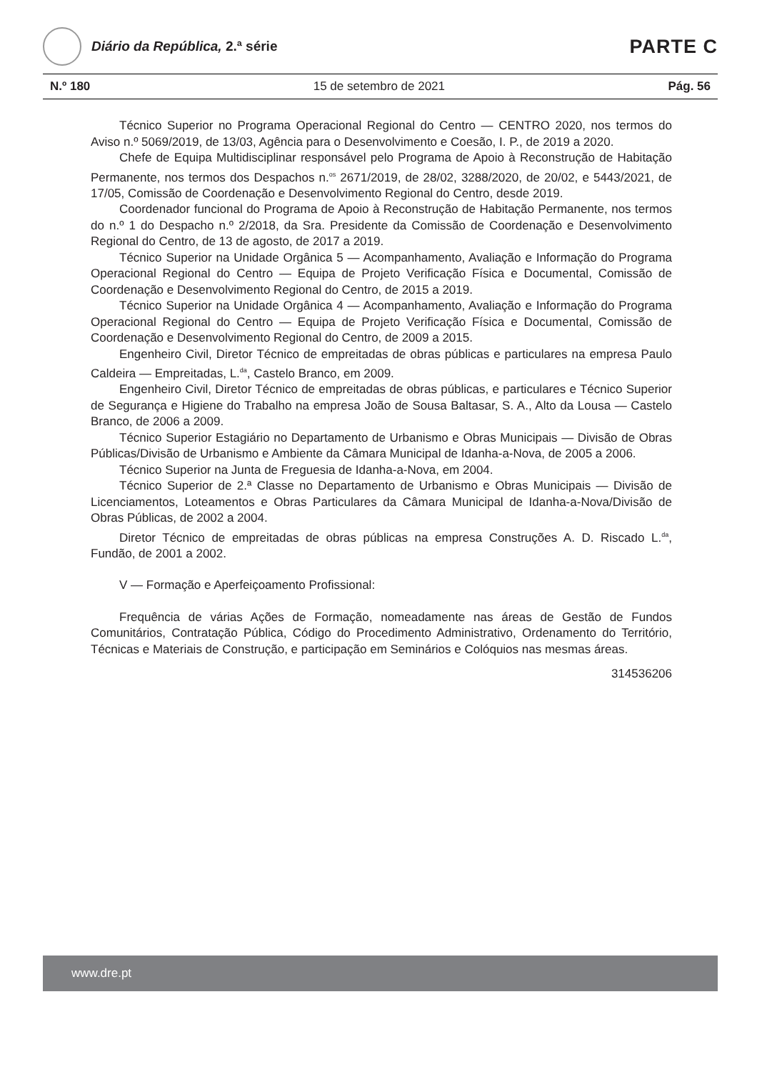Diário da República, 2.ª série
PARTE C
N.º 180 15 de setembro de 2021 Pág. 56
Técnico Superior no Programa Operacional Regional do Centro — CENTRO 2020, nos termos do Aviso n.º 5069/2019, de 13/03, Agência para o Desenvolvimento e Coesão, I. P., de 2019 a 2020.
Chefe de Equipa Multidisciplinar responsável pelo Programa de Apoio à Reconstrução de Habitação Permanente, nos termos dos Despachos n.<sup>os</sup> 2671/2019, de 28/02, 3288/2020, de 20/02, e 5443/2021, de 17/05, Comissão de Coordenação e Desenvolvimento Regional do Centro, desde 2019.
Coordenador funcional do Programa de Apoio à Reconstrução de Habitação Permanente, nos termos do n.º 1 do Despacho n.º 2/2018, da Sra. Presidente da Comissão de Coordenação e Desenvolvimento Regional do Centro, de 13 de agosto, de 2017 a 2019.
Técnico Superior na Unidade Orgânica 5 — Acompanhamento, Avaliação e Informação do Programa Operacional Regional do Centro — Equipa de Projeto Verificação Física e Documental, Comissão de Coordenação e Desenvolvimento Regional do Centro, de 2015 a 2019.
Técnico Superior na Unidade Orgânica 4 — Acompanhamento, Avaliação e Informação do Programa Operacional Regional do Centro — Equipa de Projeto Verificação Física e Documental, Comissão de Coordenação e Desenvolvimento Regional do Centro, de 2009 a 2015.
Engenheiro Civil, Diretor Técnico de empreitadas de obras públicas e particulares na empresa Paulo Caldeira — Empreitadas, L.<sup>da</sup>, Castelo Branco, em 2009.
Engenheiro Civil, Diretor Técnico de empreitadas de obras públicas, e particulares e Técnico Superior de Segurança e Higiene do Trabalho na empresa João de Sousa Baltasar, S. A., Alto da Lousa — Castelo Branco, de 2006 a 2009.
Técnico Superior Estagiário no Departamento de Urbanismo e Obras Municipais — Divisão de Obras Públicas/Divisão de Urbanismo e Ambiente da Câmara Municipal de Idanha-a-Nova, de 2005 a 2006.
Técnico Superior na Junta de Freguesia de Idanha-a-Nova, em 2004.
Técnico Superior de 2.ª Classe no Departamento de Urbanismo e Obras Municipais — Divisão de Licenciamentos, Loteamentos e Obras Particulares da Câmara Municipal de Idanha-a-Nova/Divisão de Obras Públicas, de 2002 a 2004.
Diretor Técnico de empreitadas de obras públicas na empresa Construções A. D. Riscado L.<sup>da</sup>, Fundão, de 2001 a 2002.
V — Formação e Aperfeiçoamento Profissional:
Frequência de várias Ações de Formação, nomeadamente nas áreas de Gestão de Fundos Comunitários, Contratação Pública, Código do Procedimento Administrativo, Ordenamento do Território, Técnicas e Materiais de Construção, e participação em Seminários e Colóquios nas mesmas áreas.
314536206
www.dre.pt